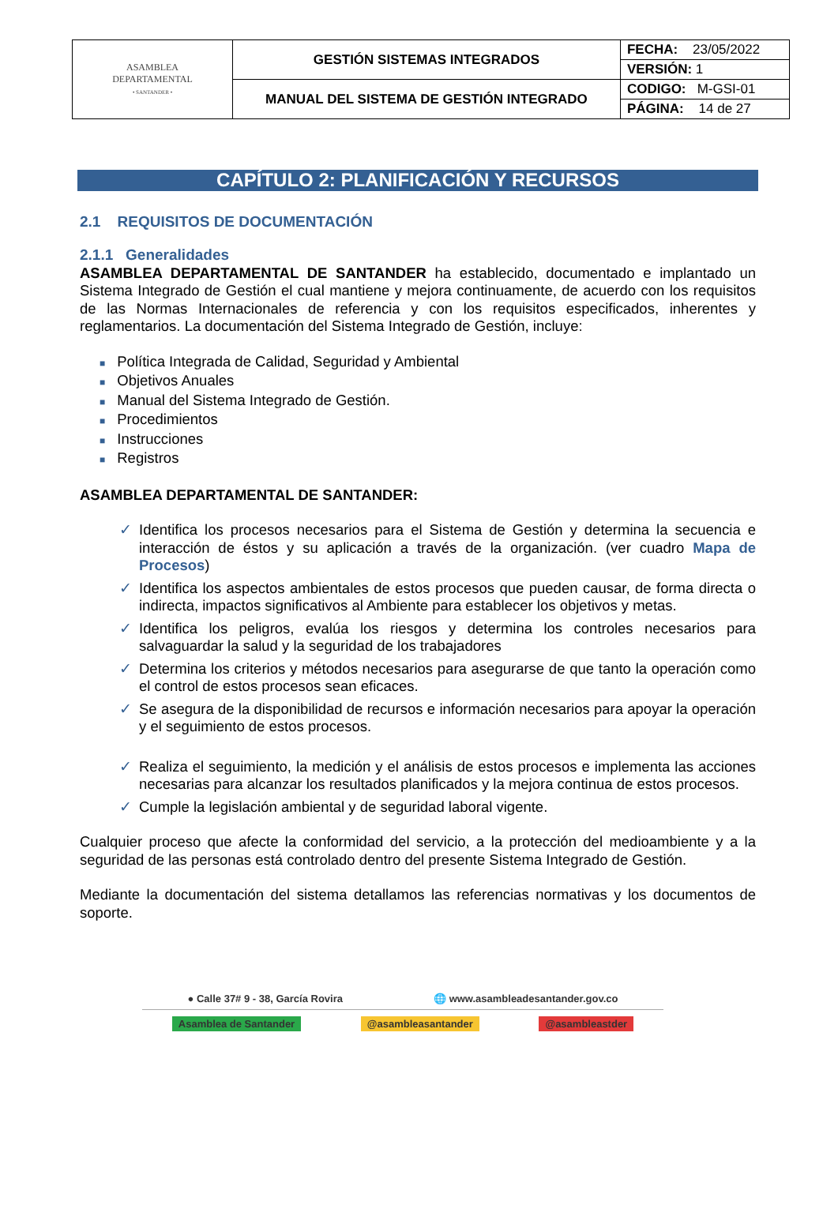| ASAMBLEA DEPARTAMENTAL • SANTANDER • | GESTIÓN SISTEMAS INTEGRADOS | FECHA: 23/05/2022 |
| | | VERSIÓN: 1 |
| | MANUAL DEL SISTEMA DE GESTIÓN INTEGRADO | CODIGO: M-GSI-01 |
| | | PÁGINA: 14 de 27 |
CAPÍTULO 2: PLANIFICACIÓN Y RECURSOS
2.1 REQUISITOS DE DOCUMENTACIÓN
2.1.1 Generalidades
ASAMBLEA DEPARTAMENTAL DE SANTANDER ha establecido, documentado e implantado un Sistema Integrado de Gestión el cual mantiene y mejora continuamente, de acuerdo con los requisitos de las Normas Internacionales de referencia y con los requisitos especificados, inherentes y reglamentarios. La documentación del Sistema Integrado de Gestión, incluye:
■ Política Integrada de Calidad, Seguridad y Ambiental
■ Objetivos Anuales
■ Manual del Sistema Integrado de Gestión.
■ Procedimientos
■ Instrucciones
■ Registros
ASAMBLEA DEPARTAMENTAL DE SANTANDER:
✓ Identifica los procesos necesarios para el Sistema de Gestión y determina la secuencia e interacción de éstos y su aplicación a través de la organización. (ver cuadro Mapa de Procesos)
✓ Identifica los aspectos ambientales de estos procesos que pueden causar, de forma directa o indirecta, impactos significativos al Ambiente para establecer los objetivos y metas.
✓ Identifica los peligros, evalúa los riesgos y determina los controles necesarios para salvaguardar la salud y la seguridad de los trabajadores
✓ Determina los criterios y métodos necesarios para asegurarse de que tanto la operación como el control de estos procesos sean eficaces.
✓ Se asegura de la disponibilidad de recursos e información necesarios para apoyar la operación y el seguimiento de estos procesos.
✓ Realiza el seguimiento, la medición y el análisis de estos procesos e implementa las acciones necesarias para alcanzar los resultados planificados y la mejora continua de estos procesos.
✓ Cumple la legislación ambiental y de seguridad laboral vigente.
Cualquier proceso que afecte la conformidad del servicio, a la protección del medioambiente y a la seguridad de las personas está controlado dentro del presente Sistema Integrado de Gestión.
Mediante la documentación del sistema detallamos las referencias normativas y los documentos de soporte.
● Calle 37# 9 - 38, García Rovira 🌐 www.asambleadesantander.gov.co
Asamblea de Santander @asambleasantander @asambleastder